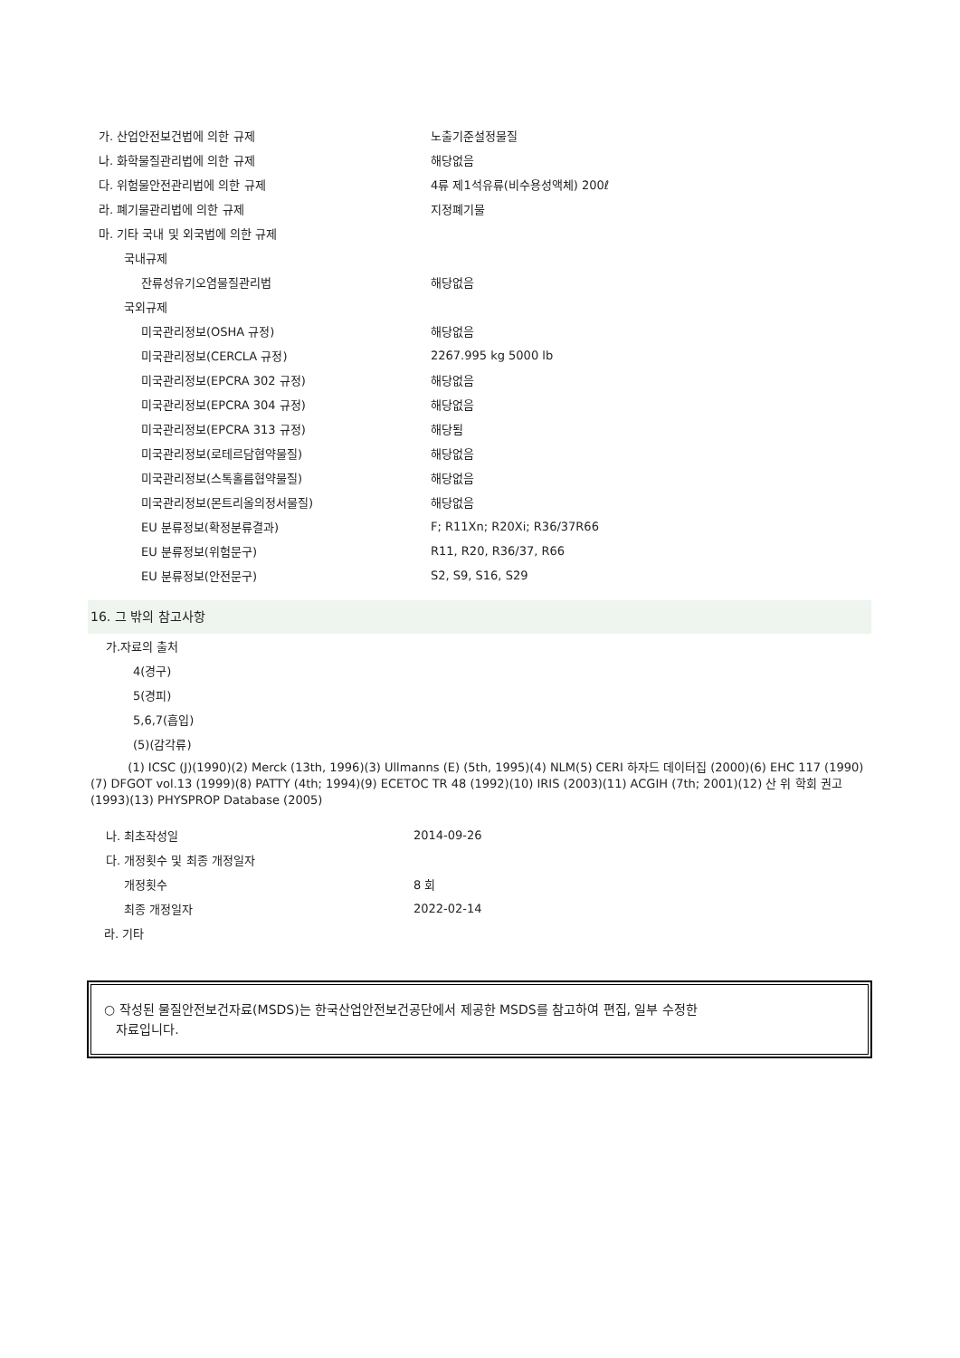| 가. 산업안전보건법에 의한 규제 | 노출기준설정물질 |
| 나. 화학물질관리법에 의한 규제 | 해당없음 |
| 다. 위험물안전관리법에 의한 규제 | 4류 제1석유류(비수용성액체) 200ℓ |
| 라. 폐기물관리법에 의한 규제 | 지정폐기물 |
| 마. 기타 국내 및 외국법에 의한 규제 | |
| 국내규제 | |
| 잔류성유기오염물질관리법 | 해당없음 |
| 국외규제 | |
| 미국관리정보(OSHA 규정) | 해당없음 |
| 미국관리정보(CERCLA 규정) | 2267.995 kg 5000 lb |
| 미국관리정보(EPCRA 302 규정) | 해당없음 |
| 미국관리정보(EPCRA 304 규정) | 해당없음 |
| 미국관리정보(EPCRA 313 규정) | 해당됨 |
| 미국관리정보(로테르담협약물질) | 해당없음 |
| 미국관리정보(스톡홀름협약물질) | 해당없음 |
| 미국관리정보(몬트리올의정서물질) | 해당없음 |
| EU 분류정보(확정분류결과) | F; R11Xn; R20Xi; R36/37R66 |
| EU 분류정보(위험문구) | R11, R20, R36/37, R66 |
| EU 분류정보(안전문구) | S2, S9, S16, S29 |
16. 그 밖의 참고사항
| 가.자료의 출처 |
| 4(경구) |
| 5(경피) |
| 5,6,7(흡입) |
| (5)(감각류) |
(1) ICSC (J)(1990)(2) Merck (13th, 1996)(3) Ullmanns (E) (5th, 1995)(4) NLM(5) CERI 하자드 데이터집 (2000)(6) EHC 117 (1990)(7) DFGOT vol.13 (1999)(8) PATTY (4th; 1994)(9) ECETOC TR 48 (1992)(10) IRIS (2003)(11) ACGIH (7th; 2001)(12) 산 위 학회 권고 (1993)(13) PHYSPROP Database (2005)
| 나. 최초작성일 | 2014-09-26 |
| 다. 개정횟수 및 최종 개정일자 | |
| 개정횟수 | 8 회 |
| 최종 개정일자 | 2022-02-14 |
| 라. 기타 | |
○ 작성된 물질안전보건자료(MSDS)는 한국산업안전보건공단에서 제공한 MSDS를 참고하여 편집, 일부 수정한
자료입니다.